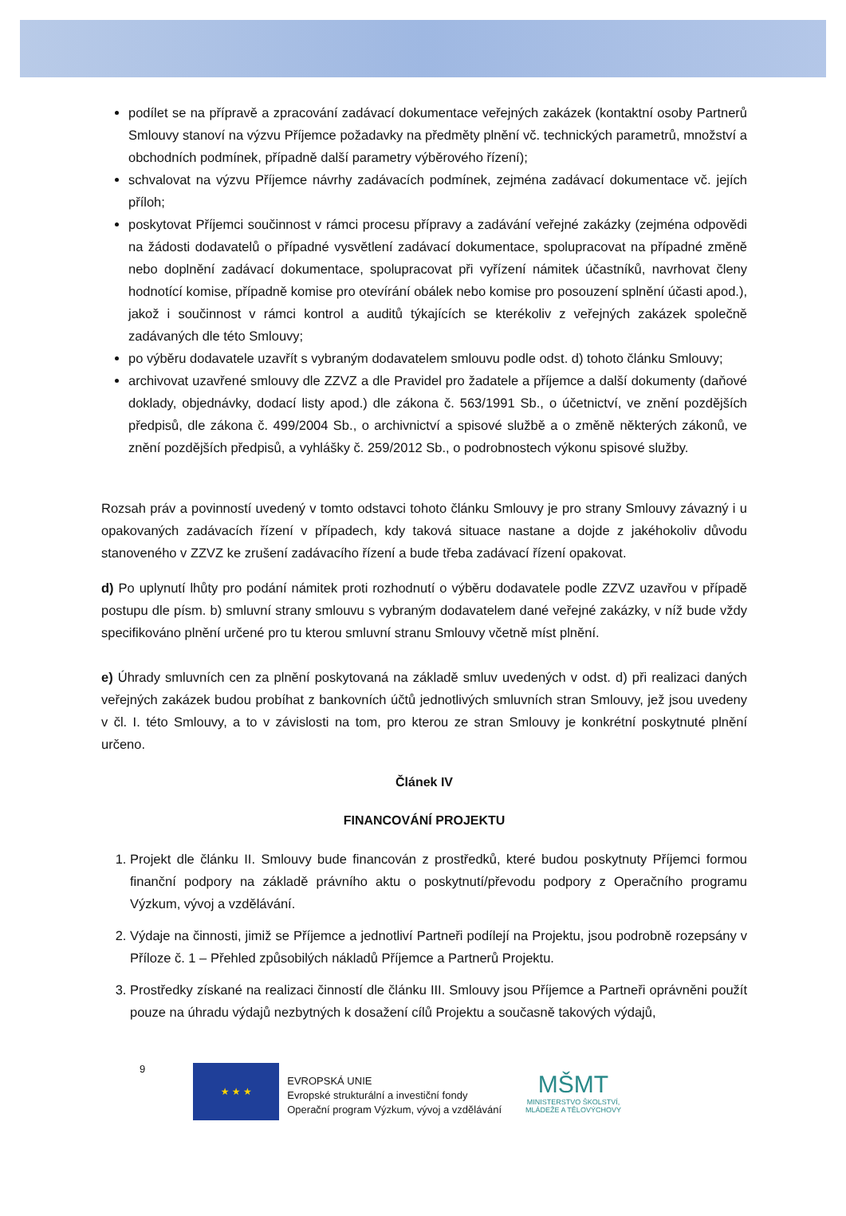podílet se na přípravě a zpracování zadávací dokumentace veřejných zakázek (kontaktní osoby Partnerů Smlouvy stanoví na výzvu Příjemce požadavky na předměty plnění vč. technických parametrů, množství a obchodních podmínek, případně další parametry výběrového řízení);
schvalovat na výzvu Příjemce návrhy zadávacích podmínek, zejména zadávací dokumentace vč. jejích příloh;
poskytovat Příjemci součinnost v rámci procesu přípravy a zadávání veřejné zakázky (zejména odpovědi na žádosti dodavatelů o případné vysvětlení zadávací dokumentace, spolupracovat na případné změně nebo doplnění zadávací dokumentace, spolupracovat při vyřízení námitek účastníků, navrhovat členy hodnotící komise, případně komise pro otevírání obálek nebo komise pro posouzení splnění účasti apod.), jakož i součinnost v rámci kontrol a auditů týkajících se kterékoliv z veřejných zakázek společně zadávaných dle této Smlouvy;
po výběru dodavatele uzavřít s vybraným dodavatelem smlouvu podle odst. d) tohoto článku Smlouvy;
archivovat uzavřené smlouvy dle ZZVZ a dle Pravidel pro žadatele a příjemce a další dokumenty (daňové doklady, objednávky, dodací listy apod.) dle zákona č. 563/1991 Sb., o účetnictví, ve znění pozdějších předpisů, dle zákona č. 499/2004 Sb., o archivnictví a spisové službě a o změně některých zákonů, ve znění pozdějších předpisů, a vyhlášky č. 259/2012 Sb., o podrobnostech výkonu spisové služby.
Rozsah práv a povinností uvedený v tomto odstavci tohoto článku Smlouvy je pro strany Smlouvy závazný i u opakovaných zadávacích řízení v případech, kdy taková situace nastane a dojde z jakéhokoliv důvodu stanoveného v ZZVZ ke zrušení zadávacího řízení a bude třeba zadávací řízení opakovat.
d) Po uplynutí lhůty pro podání námitek proti rozhodnutí o výběru dodavatele podle ZZVZ uzavřou v případě postupu dle písm. b) smluvní strany smlouvu s vybraným dodavatelem dané veřejné zakázky, v níž bude vždy specifikováno plnění určené pro tu kterou smluvní stranu Smlouvy včetně míst plnění.
e) Úhrady smluvních cen za plnění poskytovaná na základě smluv uvedených v odst. d) při realizaci daných veřejných zakázek budou probíhat z bankovních účtů jednotlivých smluvních stran Smlouvy, jež jsou uvedeny v čl. I. této Smlouvy, a to v závislosti na tom, pro kterou ze stran Smlouvy je konkrétní poskytnuté plnění určeno.
Článek IV
FINANCOVÁNÍ PROJEKTU
1. Projekt dle článku II. Smlouvy bude financován z prostředků, které budou poskytnuty Příjemci formou finanční podpory na základě právního aktu o poskytnutí/převodu podpory z Operačního programu Výzkum, vývoj a vzdělávání.
2. Výdaje na činnosti, jimiž se Příjemce a jednotliví Partneři podílejí na Projektu, jsou podrobně rozepsány v Příloze č. 1 – Přehled způsobilých nákladů Příjemce a Partnerů Projektu.
3. Prostředky získané na realizaci činností dle článku III. Smlouvy jsou Příjemce a Partneři oprávněni použít pouze na úhradu výdajů nezbytných k dosažení cílů Projektu a současně takových výdajů,
9
★ ★ ★
EVROPSKÁ UNIE
Evropské strukturální a investiční fondy
Operační program Výzkum, vývoj a vzdělávání
MŠMT
MINISTERSTVO ŠKOLSTVÍ,
MLÁDEŽE A TĚLOVÝCHOVY